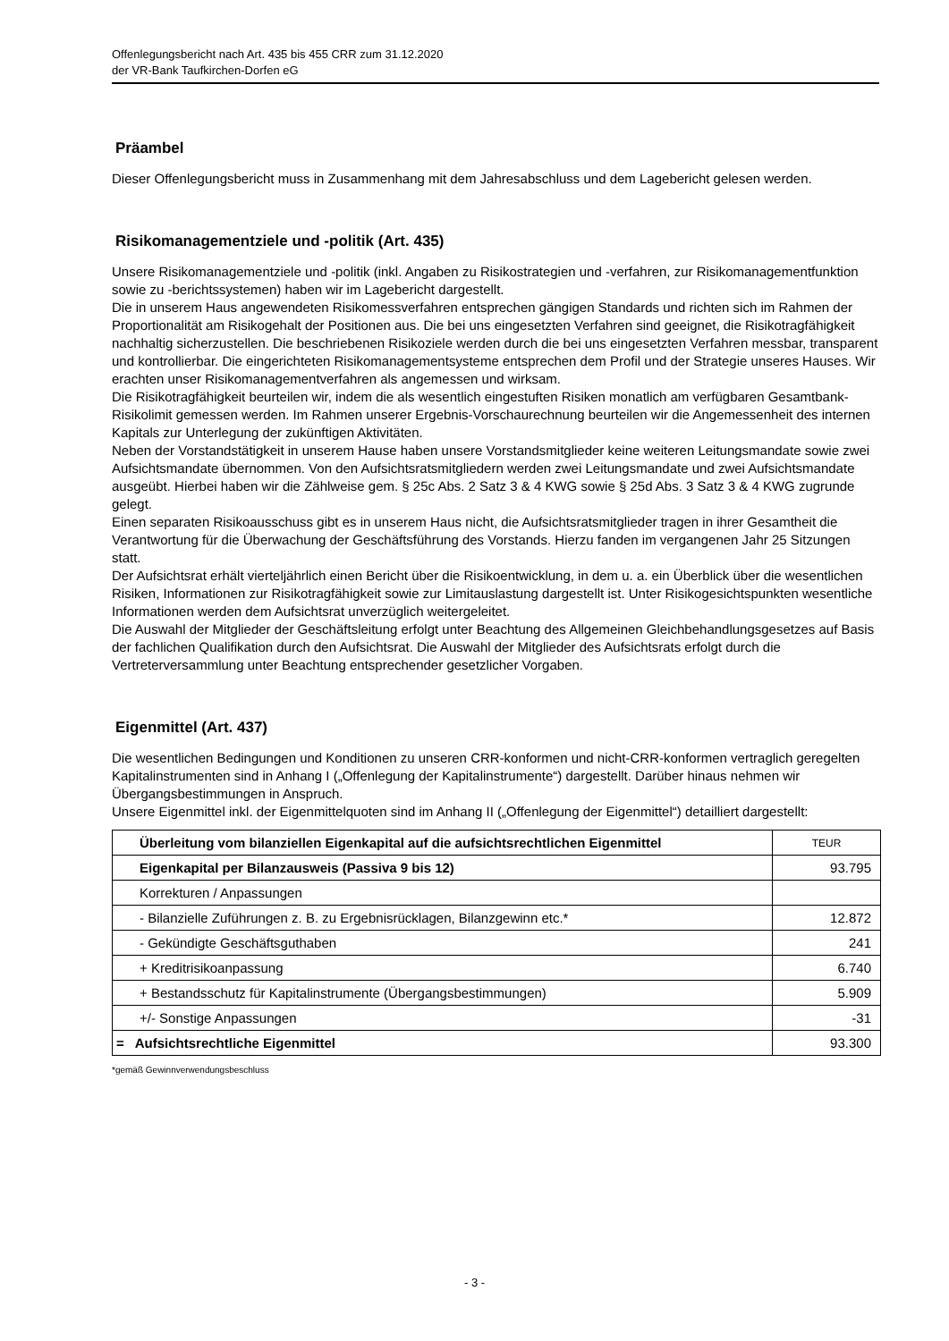Offenlegungsbericht nach Art. 435 bis 455 CRR zum 31.12.2020
der VR-Bank Taufkirchen-Dorfen eG
Präambel
Dieser Offenlegungsbericht muss in Zusammenhang mit dem Jahresabschluss und dem Lagebericht gelesen werden.
Risikomanagementziele und -politik (Art. 435)
Unsere Risikomanagementziele und -politik (inkl. Angaben zu Risikostrategien und -verfahren, zur Risikomanagementfunktion sowie zu -berichtssystemen) haben wir im Lagebericht dargestellt.
Die in unserem Haus angewendeten Risikomessverfahren entsprechen gängigen Standards und richten sich im Rahmen der Proportionalität am Risikogehalt der Positionen aus. Die bei uns eingesetzten Verfahren sind geeignet, die Risikotragfähigkeit nachhaltig sicherzustellen. Die beschriebenen Risikoziele werden durch die bei uns eingesetzten Verfahren messbar, transparent und kontrollierbar. Die eingerichteten Risikomanagementsysteme entsprechen dem Profil und der Strategie unseres Hauses. Wir erachten unser Risikomanagementverfahren als angemessen und wirksam.
Die Risikotragfähigkeit beurteilen wir, indem die als wesentlich eingestuften Risiken monatlich am verfügbaren Gesamtbank-Risikolimit gemessen werden. Im Rahmen unserer Ergebnis-Vorschaurechnung beurteilen wir die Angemessenheit des internen Kapitals zur Unterlegung der zukünftigen Aktivitäten.
Neben der Vorstandstätigkeit in unserem Hause haben unsere Vorstandsmitglieder keine weiteren Leitungsmandate sowie zwei Aufsichtsmandate übernommen. Von den Aufsichtsratsmitgliedern werden zwei Leitungsmandate und zwei Aufsichtsmandate ausgeübt. Hierbei haben wir die Zählweise gem. § 25c Abs. 2 Satz 3 & 4 KWG sowie § 25d Abs. 3 Satz 3 & 4 KWG zugrunde gelegt.
Einen separaten Risikoausschuss gibt es in unserem Haus nicht, die Aufsichtsratsmitglieder tragen in ihrer Gesamtheit die Verantwortung für die Überwachung der Geschäftsführung des Vorstands. Hierzu fanden im vergangenen Jahr 25 Sitzungen statt.
Der Aufsichtsrat erhält vierteljährlich einen Bericht über die Risikoentwicklung, in dem u. a. ein Überblick über die wesentlichen Risiken, Informationen zur Risikotragfähigkeit sowie zur Limitauslastung dargestellt ist. Unter Risikogesichtspunkten wesentliche Informationen werden dem Aufsichtsrat unverzüglich weitergeleitet.
Die Auswahl der Mitglieder der Geschäftsleitung erfolgt unter Beachtung des Allgemeinen Gleichbehandlungsgesetzes auf Basis der fachlichen Qualifikation durch den Aufsichtsrat. Die Auswahl der Mitglieder des Aufsichtsrats erfolgt durch die Vertreterversammlung unter Beachtung entsprechender gesetzlicher Vorgaben.
Eigenmittel (Art. 437)
Die wesentlichen Bedingungen und Konditionen zu unseren CRR-konformen und nicht-CRR-konformen vertraglich geregelten Kapitalinstrumenten sind in Anhang I („Offenlegung der Kapitalinstrumente“) dargestellt. Darüber hinaus nehmen wir Übergangsbestimmungen in Anspruch.
Unsere Eigenmittel inkl. der Eigenmittelquoten sind im Anhang II („Offenlegung der Eigenmittel“) detailliert dargestellt:
| Überleitung vom bilanziellen Eigenkapital auf die aufsichtsrechtlichen Eigenmittel | TEUR |
| Eigenkapital per Bilanzausweis (Passiva 9 bis 12) | 93.795 |
| Korrekturen / Anpassungen | |
| - Bilanzielle Zuführungen z. B. zu Ergebnisrücklagen, Bilanzgewinn etc.* | 12.872 |
| - Gekündigte Geschäftsguthaben | 241 |
| + Kreditrisikoanpassung | 6.740 |
| + Bestandsschutz für Kapitalinstrumente (Übergangsbestimmungen) | 5.909 |
| +/- Sonstige Anpassungen | -31 |
| = Aufsichtsrechtliche Eigenmittel | 93.300 |
*gemäß Gewinnverwendungsbeschluss
- 3 -